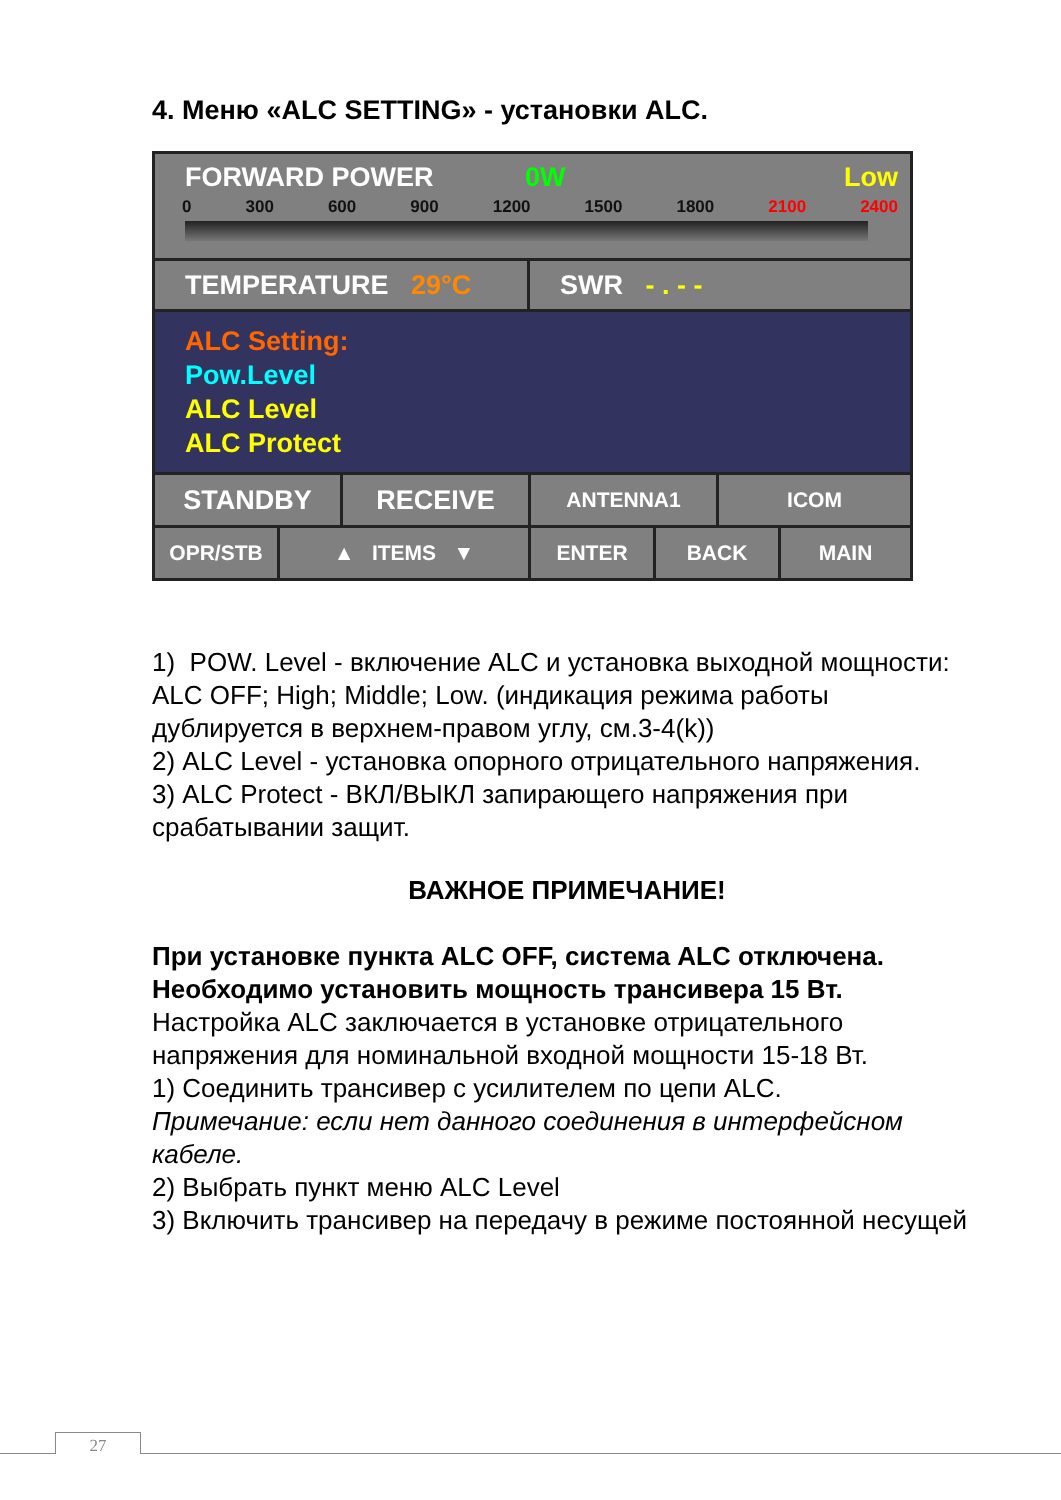4. Меню «ALC SETTING» - установки ALC.
FORWARD POWER 0W Low
0 300 600 900 1200 1500 1800 2100 2400
TEMPERATURE 29°C SWR - . - -
ALC Setting:
Pow.Level
ALC Level
ALC Protect
STANDBY RECEIVE
ANTENNA1 ICOM
OPR/STB ▲ ITEMS ▼ ENTER BACK MAIN
1) POW. Level - включение ALC и установка выходной мощности:
ALC OFF; High; Middle; Low. (индикация режима работы дублируется в верхнем-правом углу, см.3-4(k))
2) ALC Level - установка опорного отрицательного напряжения.
3) ALC Protect - ВКЛ/ВЫКЛ запирающего напряжения при срабатывании защит.
ВАЖНОЕ ПРИМЕЧАНИЕ!
При установке пункта ALC OFF, система ALC отключена. Необходимо установить мощность трансивера 15 Вт.
Настройка ALC заключается в установке отрицательного напряжения для номинальной входной мощности 15-18 Вт.
1) Соединить трансивер с усилителем по цепи ALC.
Примечание: если нет данного соединения в интерфейсном кабеле.
2) Выбрать пункт меню ALC Level
3) Включить трансивер на передачу в режиме постоянной несущей
27